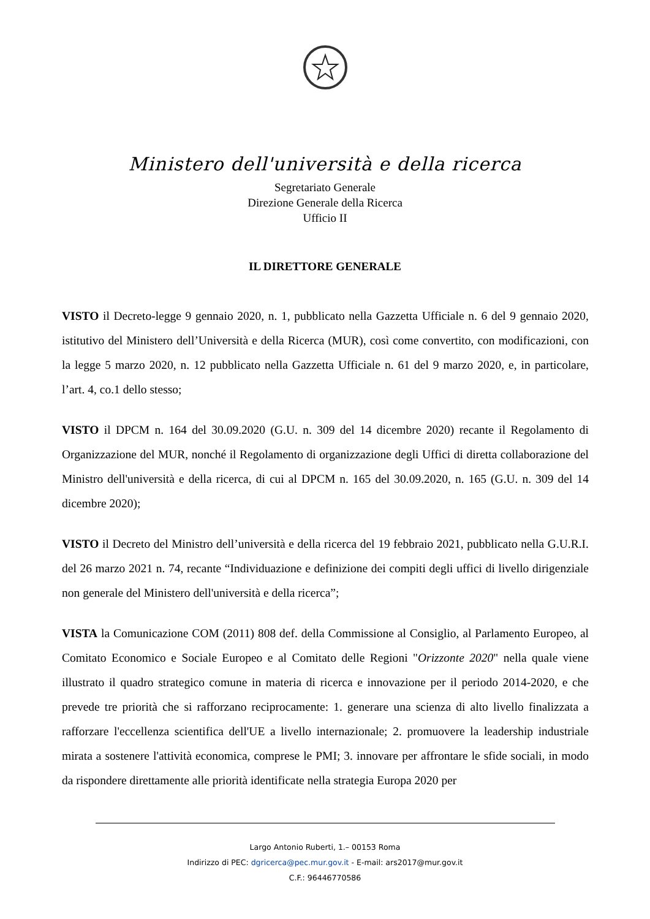Ministero dell'università e della ricerca
Segretariato Generale
Direzione Generale della Ricerca
Ufficio II
IL DIRETTORE GENERALE
VISTO il Decreto-legge 9 gennaio 2020, n. 1, pubblicato nella Gazzetta Ufficiale n. 6 del 9 gennaio 2020, istitutivo del Ministero dell’Università e della Ricerca (MUR), così come convertito, con modificazioni, con la legge 5 marzo 2020, n. 12 pubblicato nella Gazzetta Ufficiale n. 61 del 9 marzo 2020, e, in particolare, l’art. 4, co.1 dello stesso;
VISTO il DPCM n. 164 del 30.09.2020 (G.U. n. 309 del 14 dicembre 2020) recante il Regolamento di Organizzazione del MUR, nonché il Regolamento di organizzazione degli Uffici di diretta collaborazione del Ministro dell'università e della ricerca, di cui al DPCM n. 165 del 30.09.2020, n. 165 (G.U. n. 309 del 14 dicembre 2020);
VISTO il Decreto del Ministro dell’università e della ricerca del 19 febbraio 2021, pubblicato nella G.U.R.I. del 26 marzo 2021 n. 74, recante “Individuazione e definizione dei compiti degli uffici di livello dirigenziale non generale del Ministero dell'università e della ricerca”;
VISTA la Comunicazione COM (2011) 808 def. della Commissione al Consiglio, al Parlamento Europeo, al Comitato Economico e Sociale Europeo e al Comitato delle Regioni "Orizzonte 2020" nella quale viene illustrato il quadro strategico comune in materia di ricerca e innovazione per il periodo 2014-2020, e che prevede tre priorità che si rafforzano reciprocamente: 1. generare una scienza di alto livello finalizzata a rafforzare l'eccellenza scientifica dell'UE a livello internazionale; 2. promuovere la leadership industriale mirata a sostenere l'attività economica, comprese le PMI; 3. innovare per affrontare le sfide sociali, in modo da rispondere direttamente alle priorità identificate nella strategia Europa 2020 per
Largo Antonio Ruberti, 1.– 00153 Roma
Indirizzo di PEC: dgricerca@pec.mur.gov.it - E-mail: ars2017@mur.gov.it
C.F.: 96446770586